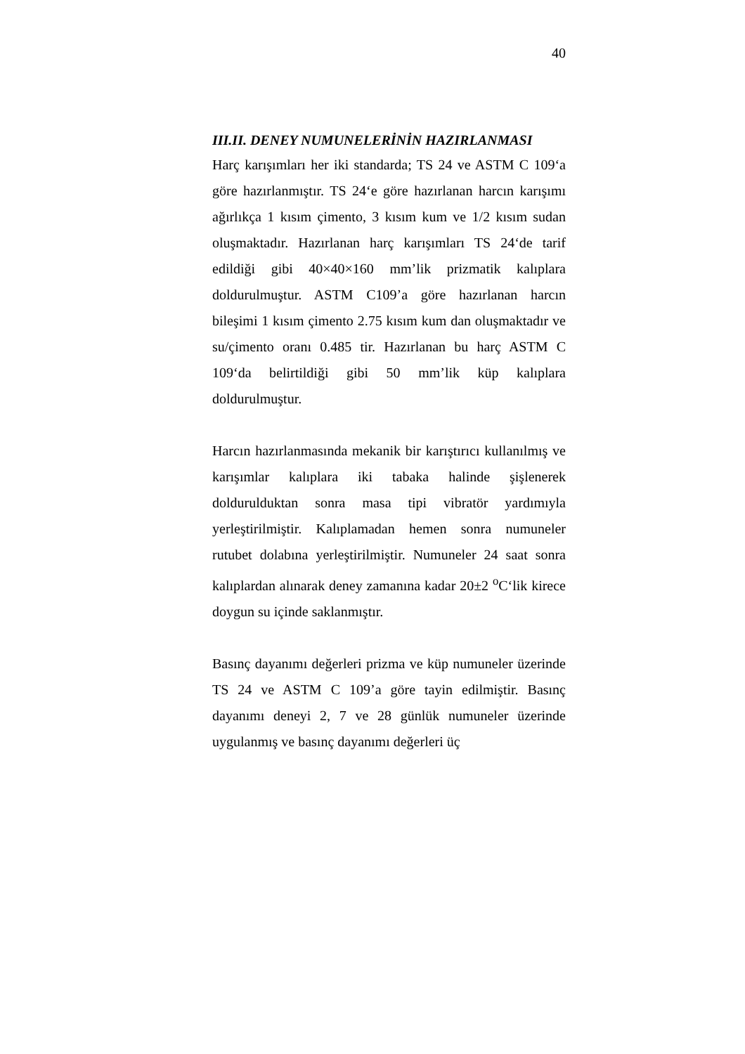40
III.II. DENEY NUMUNELERİNİN HAZIRLANMASI
Harç karışımları her iki standarda; TS 24 ve ASTM C 109‘a göre hazırlanmıştır. TS 24‘e göre hazırlanan harcın karışımı ağırlıkça 1 kısım çimento, 3 kısım kum ve 1/2 kısım sudan oluşmaktadır. Hazırlanan harç karışımları TS 24‘de tarif edildiği gibi 40×40×160 mm’lik prizmatik kalıplara doldurulmuştur. ASTM C109’a göre hazırlanan harcın bileşimi 1 kısım çimento 2.75 kısım kum dan oluşmaktadır ve su/çimento oranı 0.485 tir. Hazırlanan bu harç ASTM C 109‘da belirtildiği gibi 50 mm’lik küp kalıplara doldurulmuştur.
Harcın hazırlanmasında mekanik bir karıştırıcı kullanılmış ve karışımlar kalıplara iki tabaka halinde şişlenerek doldurulduktan sonra masa tipi vibratör yardımıyla yerleştirilmiştir. Kalıplamadan hemen sonra numuneler rutubet dolabına yerleştirilmiştir. Numuneler 24 saat sonra kalıplardan alınarak deney zamanına kadar 20±2 <sup>o</sup>C‘lik kirece doygun su içinde saklanmıştır.
Basınç dayanımı değerleri prizma ve küp numuneler üzerinde TS 24 ve ASTM C 109’a göre tayin edilmiştir. Basınç dayanımı deneyi 2, 7 ve 28 günlük numuneler üzerinde uygulanmış ve basınç dayanımı değerleri üç